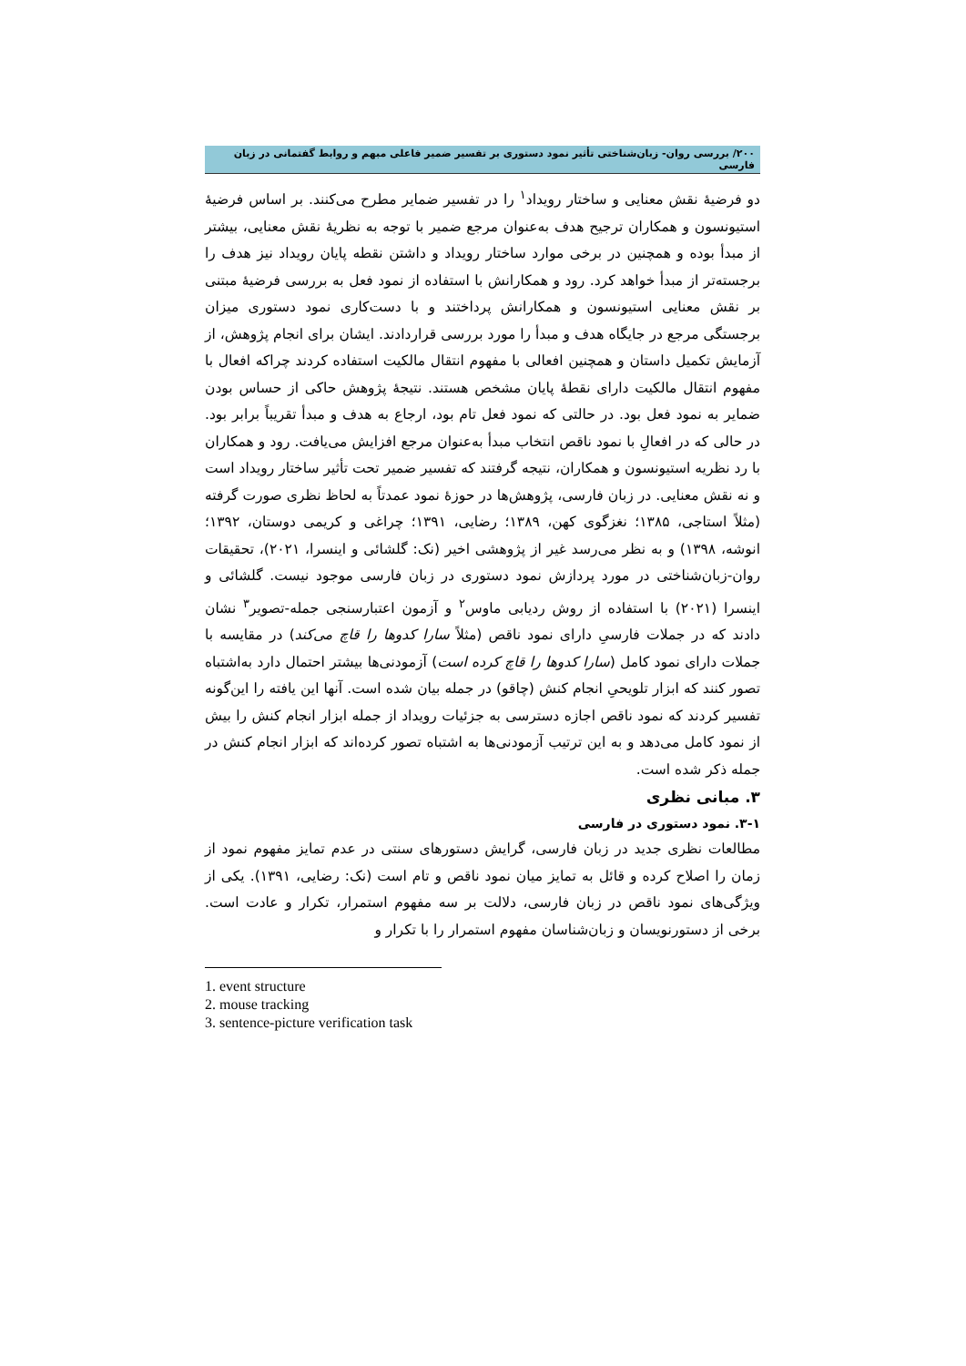۲۰۰/ بررسی روان- زبان‌شناختی تأثیر نمود دستوری بر تفسیر ضمیر فاعلی مبهم و روابط گفتمانی در زبان فارسی
دو فرضیهٔ نقش معنایی و ساختار رویداد<sup>۱</sup> را در تفسیر ضمایر مطرح می‌کنند. بر اساس فرضیهٔ استیونسون و همکاران ترجیح هدف به‌عنوان مرجع ضمیر با توجه به نظریهٔ نقش معنایی، بیشتر از مبدأ بوده و همچنین در برخی موارد ساختار رویداد و داشتن نقطه پایان رویداد نیز هدف را برجسته‌تر از مبدأ خواهد کرد. رود و همکارانش با استفاده از نمود فعل به بررسی فرضیهٔ مبتنی بر نقش معنایی استیونسون و همکارانش پرداختند و با دست‌کاری نمود دستوری میزان برجستگی مرجع در جایگاه هدف و مبدأ را مورد بررسی قراردادند. ایشان برای انجام پژوهش، از آزمایش تکمیل داستان و همچنین افعالی با مفهوم انتقال مالکیت استفاده کردند چراکه افعال با مفهوم انتقال مالکیت دارای نقطهٔ پایان مشخص هستند. نتیجهٔ پژوهش حاکی از حساس بودن ضمایر به نمود فعل بود. در حالتی که نمود فعل تام بود، ارجاع به هدف و مبدأ تقریباً برابر بود. در حالی که در افعالِ با نمود ناقص انتخاب مبدأ به‌عنوان مرجع افزایش می‌یافت. رود و همکاران با رد نظریه استیونسون و همکاران، نتیجه گرفتند که تفسیر ضمیر تحت تأثیر ساختار رویداد است و نه نقش معنایی. در زبان فارسی، پژوهش‌ها در حوزهٔ نمود عمدتاً به لحاظ نظری صورت گرفته (مثلاً استاجی، ۱۳۸۵؛ نغزگوی کهن، ۱۳۸۹؛ رضایی، ۱۳۹۱؛ چراغی و کریمی دوستان، ۱۳۹۲؛ انوشه، ۱۳۹۸) و به نظر می‌رسد غیر از پژوهشی اخیر (نک: گلشائی و اینسرا، ۲۰۲۱)، تحقیقات روان-زبان‌شناختی در مورد پردازش نمود دستوری در زبان فارسی موجود نیست. گلشائی و اینسرا (۲۰۲۱) با استفاده از روش ردیابی ماوس<sup>۲</sup> و آزمون اعتبارسنجی جمله-تصویر<sup>۳</sup> نشان دادند که در جملات فارسیِ دارای نمود ناقص (مثلاً سارا کدوها را قاچ می‌کند) در مقایسه با جملات دارای نمود کامل (سارا کدوها را قاچ کرده است) آزمودنی‌ها بیشتر احتمال دارد به‌اشتباه تصور کنند که ابزار تلویحیِ انجام کنش (چاقو) در جمله بیان شده است. آنها این یافته را این‌گونه تفسیر کردند که نمود ناقص اجازه دسترسی به جزئیات رویداد از جمله ابزار انجام کنش را بیش از نمود کامل می‌دهد و به این ترتیب آزمودنی‌ها به اشتباه تصور کرده‌اند که ابزار انجام کنش در جمله ذکر شده است.
۳. مبانی نظری
۳-۱. نمود دستوری در فارسی
مطالعات نظری جدید در زبان فارسی، گرایش دستورهای سنتی در عدم تمایز مفهوم نمود از زمان را اصلاح کرده و قائل به تمایز میان نمود ناقص و تام است (نک: رضایی، ۱۳۹۱). یکی از ویژگی‌های نمود ناقص در زبان فارسی، دلالت بر سه مفهوم استمرار، تکرار و عادت است. برخی از دستورنویسان و زبان‌شناسان مفهوم استمرار را با تکرار و
1. event structure
2. mouse tracking
3. sentence-picture verification task